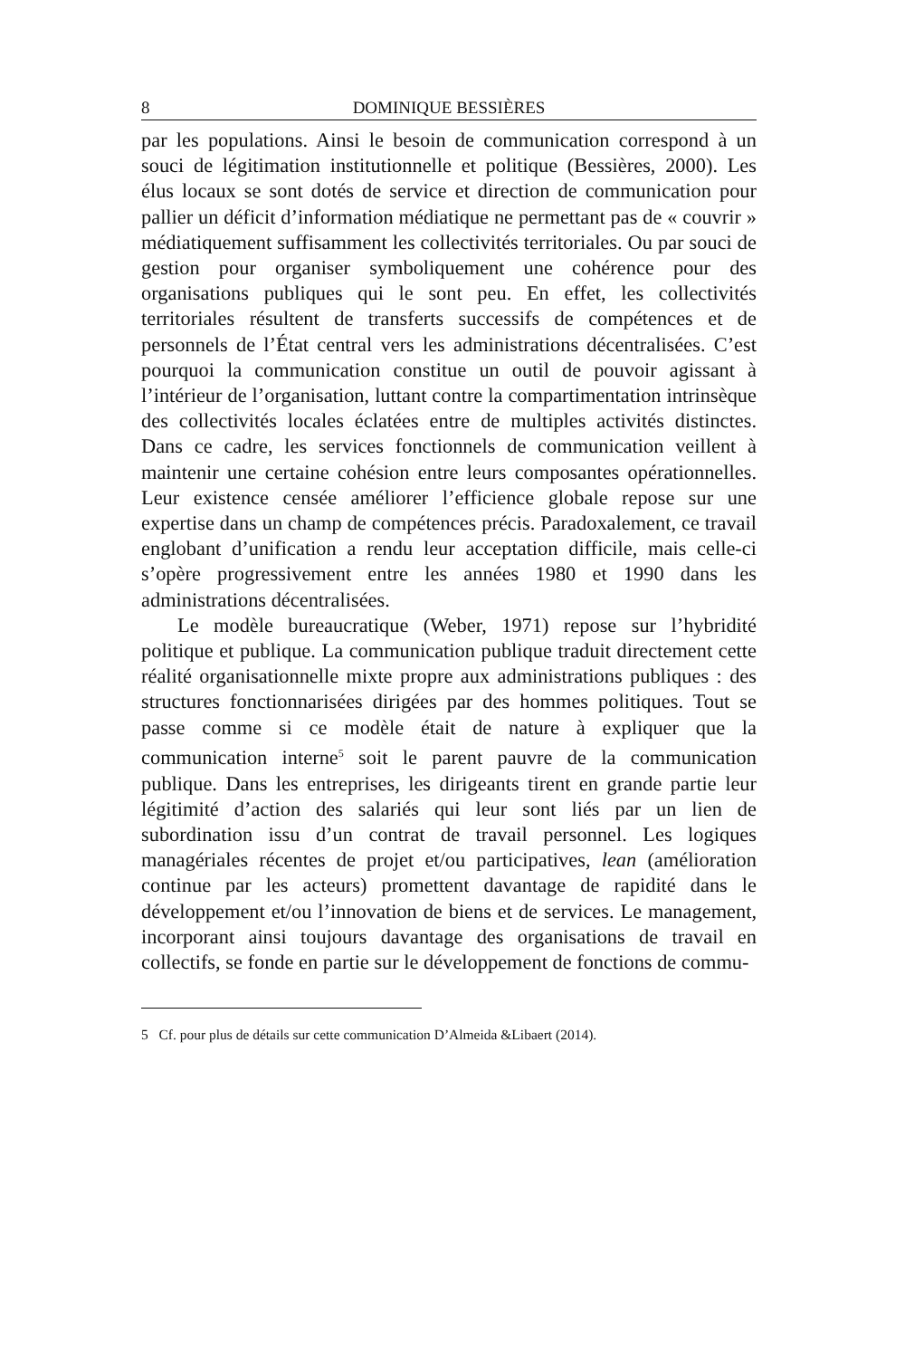8 DOMINIQUE BESSIÈRES
par les populations. Ainsi le besoin de communication correspond à un souci de légitimation institutionnelle et politique (Bessières, 2000). Les élus locaux se sont dotés de service et direction de communication pour pallier un déficit d’information médiatique ne permettant pas de « couvrir » médiatiquement suffisamment les collectivités territoriales. Ou par souci de gestion pour organiser symboliquement une cohérence pour des organisations publiques qui le sont peu. En effet, les collectivités territoriales résultent de transferts successifs de compétences et de personnels de l’État central vers les administrations décentralisées. C’est pourquoi la communication constitue un outil de pouvoir agissant à l’intérieur de l’organisation, luttant contre la compartimentation intrinsèque des collectivités locales éclatées entre de multiples activités distinctes. Dans ce cadre, les services fonctionnels de communication veillent à maintenir une certaine cohésion entre leurs composantes opérationnelles. Leur existence censée améliorer l’efficience globale repose sur une expertise dans un champ de compétences précis. Paradoxalement, ce travail englobant d’unification a rendu leur acceptation difficile, mais celle-ci s’opère progressivement entre les années 1980 et 1990 dans les administrations décentralisées.
Le modèle bureaucratique (Weber, 1971) repose sur l’hybridité politique et publique. La communication publique traduit directement cette réalité organisationnelle mixte propre aux administrations publiques : des structures fonctionnarisées dirigées par des hommes politiques. Tout se passe comme si ce modèle était de nature à expliquer que la communication interne<sup>5</sup> soit le parent pauvre de la communication publique. Dans les entreprises, les dirigeants tirent en grande partie leur légitimité d’action des salariés qui leur sont liés par un lien de subordination issu d’un contrat de travail personnel. Les logiques managériales récentes de projet et/ou participatives, lean (amélioration continue par les acteurs) promettent davantage de rapidité dans le développement et/ou l’innovation de biens et de services. Le management, incorporant ainsi toujours davantage des organisations de travail en collectifs, se fonde en partie sur le développement de fonctions de commu-
5 Cf. pour plus de détails sur cette communication D’Almeida &Libaert (2014).